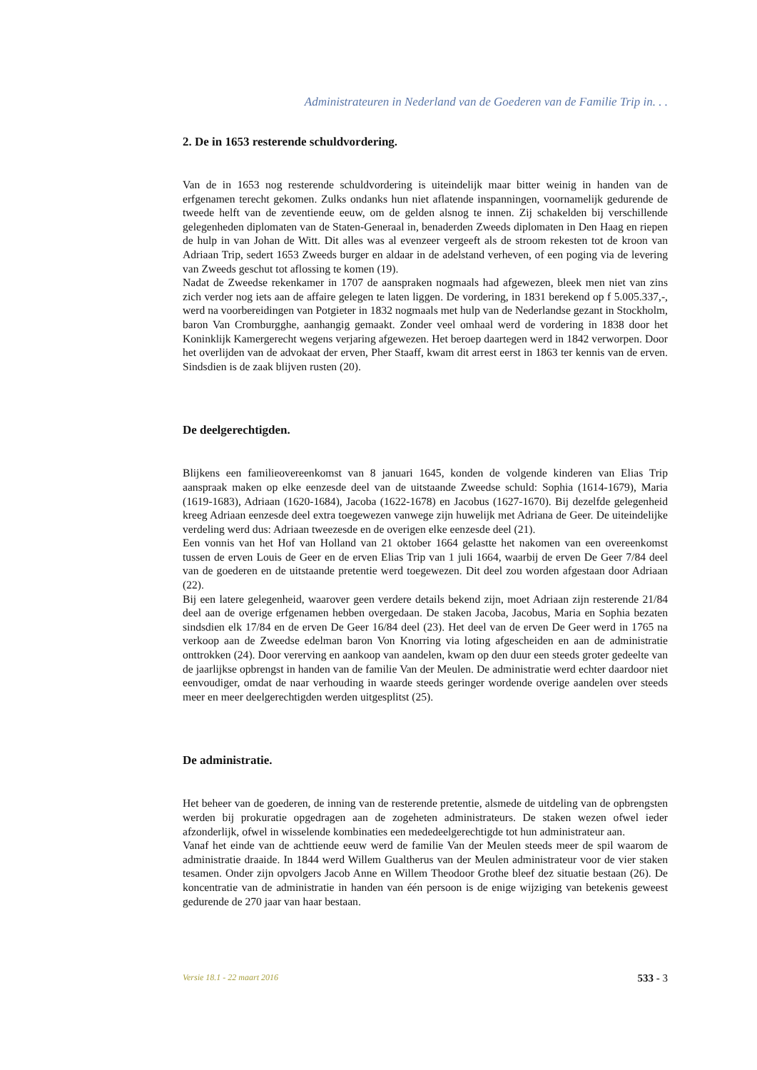Administrateuren in Nederland van de Goederen van de Familie Trip in. . .
2. De in 1653 resterende schuldvordering.
Van de in 1653 nog resterende schuldvordering is uiteindelijk maar bitter weinig in handen van de erfgenamen terecht gekomen. Zulks ondanks hun niet aflatende inspanningen, voornamelijk gedurende de tweede helft van de zeventiende eeuw, om de gelden alsnog te innen. Zij schakelden bij verschillende gelegenheden diplomaten van de Staten-Generaal in, benaderden Zweeds diplomaten in Den Haag en riepen de hulp in van Johan de Witt. Dit alles was al evenzeer vergeeft als de stroom rekesten tot de kroon van Adriaan Trip, sedert 1653 Zweeds burger en aldaar in de adelstand verheven, of een poging via de levering van Zweeds geschut tot aflossing te komen (19).
Nadat de Zweedse rekenkamer in 1707 de aanspraken nogmaals had afgewezen, bleek men niet van zins zich verder nog iets aan de affaire gelegen te laten liggen. De vordering, in 1831 berekend op f 5.005.337,-, werd na voorbereidingen van Potgieter in 1832 nogmaals met hulp van de Nederlandse gezant in Stockholm, baron Van Cromburgghe, aanhangig gemaakt. Zonder veel omhaal werd de vordering in 1838 door het Koninklijk Kamergerecht wegens verjaring afgewezen. Het beroep daartegen werd in 1842 verworpen. Door het overlijden van de advokaat der erven, Pher Staaff, kwam dit arrest eerst in 1863 ter kennis van de erven. Sindsdien is de zaak blijven rusten (20).
De deelgerechtigden.
Blijkens een familieovereenkomst van 8 januari 1645, konden de volgende kinderen van Elias Trip aanspraak maken op elke eenzesde deel van de uitstaande Zweedse schuld: Sophia (1614-1679), Maria (1619-1683), Adriaan (1620-1684), Jacoba (1622-1678) en Jacobus (1627-1670). Bij dezelfde gelegenheid kreeg Adriaan eenzesde deel extra toegewezen vanwege zijn huwelijk met Adriana de Geer. De uiteindelijke verdeling werd dus: Adriaan tweezesde en de overigen elke eenzesde deel (21).
Een vonnis van het Hof van Holland van 21 oktober 1664 gelastte het nakomen van een overeenkomst tussen de erven Louis de Geer en de erven Elias Trip van 1 juli 1664, waarbij de erven De Geer 7/84 deel van de goederen en de uitstaande pretentie werd toegewezen. Dit deel zou worden afgestaan door Adriaan (22).
Bij een latere gelegenheid, waarover geen verdere details bekend zijn, moet Adriaan zijn resterende 21/84 deel aan de overige erfgenamen hebben overgedaan. De staken Jacoba, Jacobus, Maria en Sophia bezaten sindsdien elk 17/84 en de erven De Geer 16/84 deel (23). Het deel van de erven De Geer werd in 1765 na verkoop aan de Zweedse edelman baron Von Knorring via loting afgescheiden en aan de administratie onttrokken (24). Door vererving en aankoop van aandelen, kwam op den duur een steeds groter gedeelte van de jaarlijkse opbrengst in handen van de familie Van der Meulen. De administratie werd echter daardoor niet eenvoudiger, omdat de naar verhouding in waarde steeds geringer wordende overige aandelen over steeds meer en meer deelgerechtigden werden uitgesplitst (25).
De administratie.
Het beheer van de goederen, de inning van de resterende pretentie, alsmede de uitdeling van de opbrengsten werden bij prokuratie opgedragen aan de zogeheten administrateurs. De staken wezen ofwel ieder afzonderlijk, ofwel in wisselende kombinaties een mededeelgerechtigde tot hun administrateur aan.
Vanaf het einde van de achttiende eeuw werd de familie Van der Meulen steeds meer de spil waarom de administratie draaide. In 1844 werd Willem Gualtherus van der Meulen administrateur voor de vier staken tesamen. Onder zijn opvolgers Jacob Anne en Willem Theodoor Grothe bleef dez situatie bestaan (26). De koncentratie van de administratie in handen van één persoon is de enige wijziging van betekenis geweest gedurende de 270 jaar van haar bestaan.
Versie 18.1 - 22 maart 2016 533 - 3